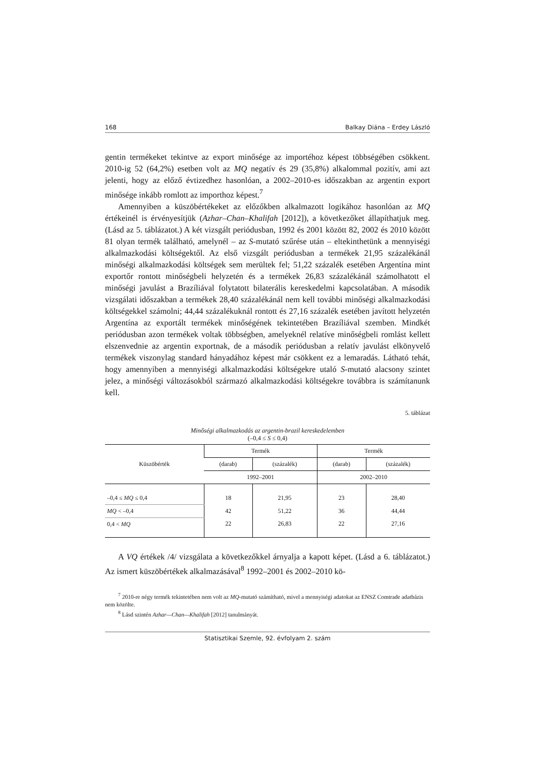168 Balkay Diána – Erdey László
gentin termékeket tekintve az export minősége az importéhoz képest többségében csökkent. 2010-ig 52 (64,2%) esetben volt az MQ negatív és 29 (35,8%) alkalommal pozitív, ami azt jelenti, hogy az előző évtizedhez hasonlóan, a 2002–2010-es időszakban az argentin export minősége inkább romlott az importhoz képest.<sup>7</sup>
Amennyiben a küszöbértékeket az előzőkben alkalmazott logikához hasonlóan az MQ értékeinél is érvényesítjük (Azhar–Chan–Khalifah [2012]), a következőket állapíthatjuk meg. (Lásd az 5. táblázatot.) A két vizsgált periódusban, 1992 és 2001 között 82, 2002 és 2010 között 81 olyan termék található, amelynél – az S-mutató szűrése után – eltekinthetünk a mennyiségi alkalmazkodási költségektől. Az első vizsgált periódusban a termékek 21,95 százalékánál minőségi alkalmazkodási költségek sem merültek fel; 51,22 százalék esetében Argentína mint exportőr rontott minőségbeli helyzetén és a termékek 26,83 százalékánál számolhatott el minőségi javulást a Brazíliával folytatott bilaterális kereskedelmi kapcsolatában. A második vizsgálati időszakban a termékek 28,40 százalékánál nem kell további minőségi alkalmazkodási költségekkel számolni; 44,44 százalékuknál rontott és 27,16 százalék esetében javított helyzetén Argentína az exportált termékek minőségének tekintetében Brazíliával szemben. Mindkét periódusban azon termékek voltak többségben, amelyeknél relatíve minőségbeli romlást kellett elszenvednie az argentin exportnak, de a második periódusban a relatív javulást elkönyvelő termékek viszonylag standard hányadához képest már csökkent ez a lemaradás. Látható tehát, hogy amennyiben a mennyiségi alkalmazkodási költségekre utaló S-mutató alacsony szintet jelez, a minőségi változásokból származó alkalmazkodási költségekre továbbra is számítanunk kell.
5. táblázat
Minőségi alkalmazkodás az argentin-brazil kereskedelemben
(–0,4 ≤ S ≤ 0,4)
| Küszöbérték | Termék | | Termék | |
| --- | --- | --- | --- | --- |
| | (darab) | (százalék) | (darab) | (százalék) |
| | 1992–2001 | | 2002–2010 | |
| –0,4 ≤ MQ ≤ 0,4 | 18 | 21,95 | 23 | 28,40 |
| MQ < –0,4 | 42 | 51,22 | 36 | 44,44 |
| 0,4 < MQ | 22 | 26,83 | 22 | 27,16 |
A VQ értékek /4/ vizsgálata a következőkkel árnyalja a kapott képet. (Lásd a 6. táblázatot.) Az ismert küszöbértékek alkalmazásával<sup>8</sup> 1992–2001 és 2002–2010 kö-
<sup>7</sup> 2010-re négy termék tekintetében nem volt az MQ-mutató számítható, mivel a mennyiségi adatokat az ENSZ Comtrade adatbázis nem közölte.
<sup>8</sup> Lásd szintén Azhar—Chan—Khalifah [2012] tanulmányát.
Statisztikai Szemle, 92. évfolyam 2. szám